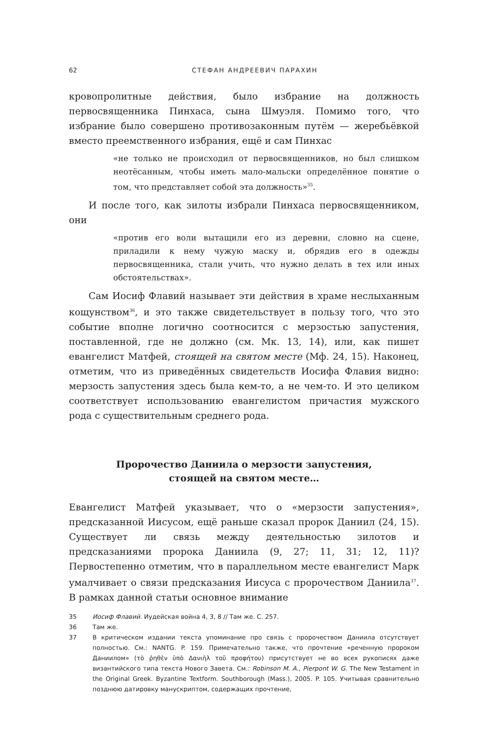62 СТЕФАН АНДРЕЕВИЧ ПАРАХИН
кровопролитные действия, было избрание на должность первосвященника Пинхаса, сына Шмуэля. Помимо того, что избрание было совершено противозаконным путём — жеребьёвкой вместо преемственного избрания, ещё и сам Пинхас
«не только не происходил от первосвященников, но был слишком неотёсанным, чтобы иметь мало-мальски определённое понятие о том, что представляет собой эта должность»<sup>35</sup>.
И после того, как зилоты избрали Пинхаса первосвященником, они
«против его воли вытащили его из деревни, словно на сцене, приладили к нему чужую маску и, обрядив его в одежды первосвященника, стали учить, что нужно делать в тех или иных обстоятельствах».
Сам Иосиф Флавий называет эти действия в храме неслыханным кощунством<sup>36</sup>, и это также свидетельствует в пользу того, что это событие вполне логично соотносится с мерзостью запустения, поставленной, где не должно (см. Мк. 13, 14), или, как пишет евангелист Матфей, стоящей на святом месте (Мф. 24, 15). Наконец, отметим, что из приведённых свидетельств Иосифа Флавия видно: мерзость запустения здесь была кем-то, а не чем-то. И это целиком соответствует использованию евангелистом причастия мужского рода с существительным среднего рода.
Пророчество Даниила о мерзости запустения,
стоящей на святом месте…
Евангелист Матфей указывает, что о «мерзости запустения», предсказанной Иисусом, ещё раньше сказал пророк Даниил (24, 15). Существует ли связь между деятельностью зилотов и предсказаниями пророка Даниила (9, 27; 11, 31; 12, 11)? Первостепенно отметим, что в параллельном месте евангелист Марк умалчивает о связи предсказания Иисуса с пророчеством Даниила<sup>37</sup>. В рамках данной статьи основное внимание
35 Иосиф Флавий. Иудейская война 4, 3, 8 // Там же. С. 257.
36 Там же.
37 В критическом издании текста упоминание про связь с пророчеством Даниила отсутствует полностью. См.: NANTG. P. 159. Примечательно также, что прочтение «реченную пророком Даниилом» (τὸ ῥηθὲν ὑπὸ Δανιὴλ τοῦ προφήτου) присутствует не во всех рукописях даже византийского типа текста Нового Завета. См.: Robinson M. A., Pierpont W. G. The New Testament in the Original Greek. Byzantine Textform. Southborough (Mass.), 2005. P. 105. Учитывая сравнительно позднюю датировку манускриптом, содержащих прочтение,